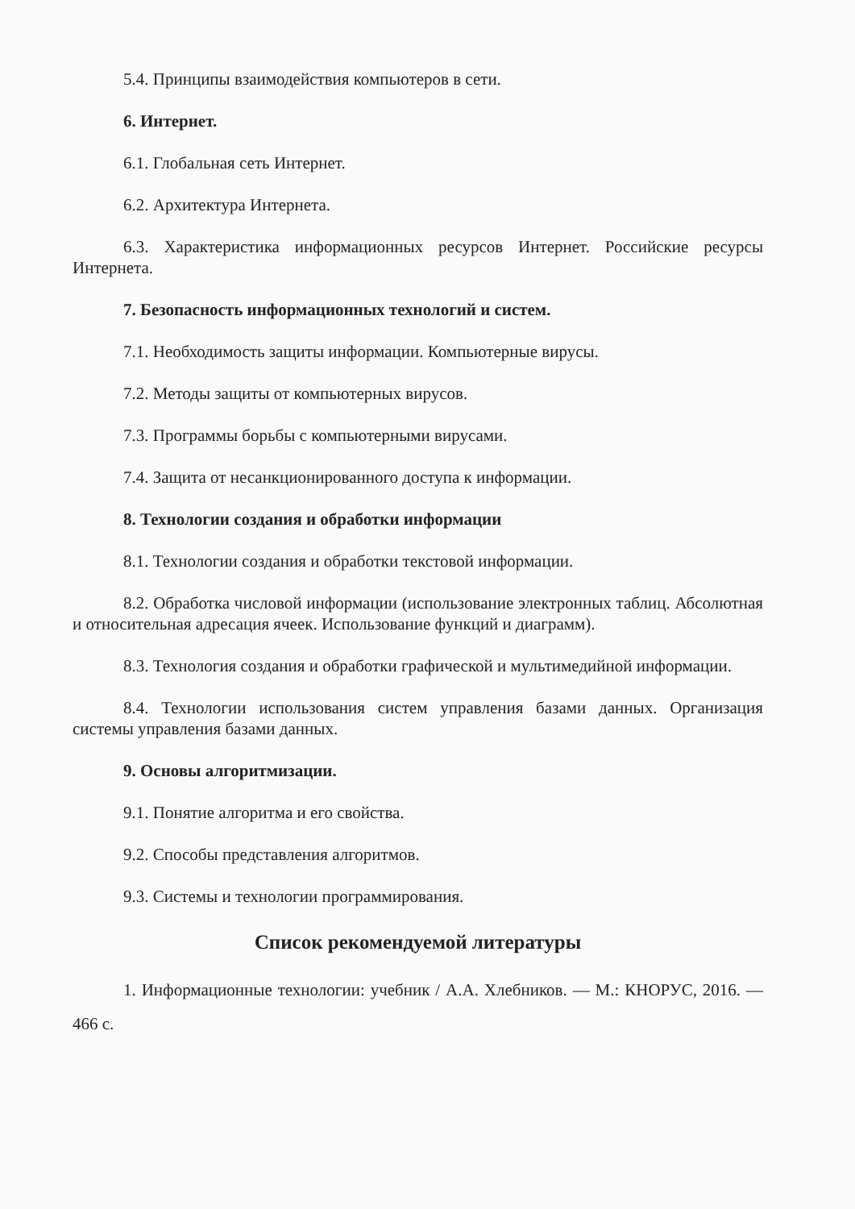5.4. Принципы взаимодействия компьютеров в сети.
6. Интернет.
6.1. Глобальная сеть Интернет.
6.2. Архитектура Интернета.
6.3. Характеристика информационных ресурсов Интернет. Российские ресурсы Интернета.
7. Безопасность информационных технологий и систем.
7.1. Необходимость защиты информации. Компьютерные вирусы.
7.2. Методы защиты от компьютерных вирусов.
7.3. Программы борьбы с компьютерными вирусами.
7.4. Защита от несанкционированного доступа к информации.
8. Технологии создания и обработки информации
8.1. Технологии создания и обработки текстовой информации.
8.2. Обработка числовой информации (использование электронных таблиц. Абсолютная и относительная адресация ячеек. Использование функций и диаграмм).
8.3. Технология создания и обработки графической и мультимедийной информации.
8.4. Технологии использования систем управления базами данных. Организация системы управления базами данных.
9. Основы алгоритмизации.
9.1. Понятие алгоритма и его свойства.
9.2. Способы представления алгоритмов.
9.3. Системы и технологии программирования.
Список рекомендуемой литературы
1. Информационные технологии: учебник / А.А. Хлебников. — М.: КНОРУС, 2016. — 466 с.